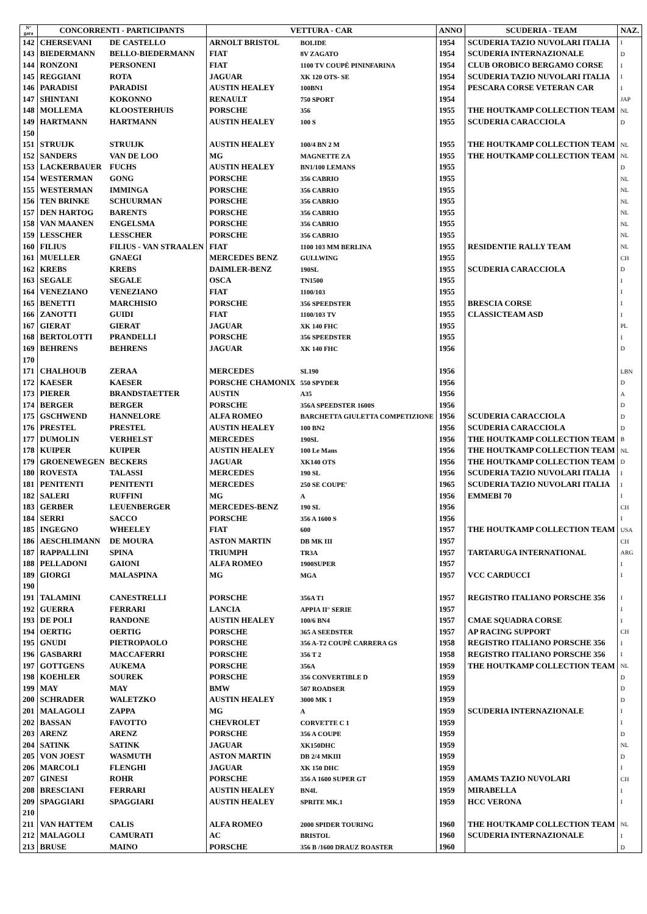| N° gara | CONCORRENTI - PARTICIPANTS | | VETTURA - CAR | | ANNO | SCUDERIA - TEAM | NAZ. |
| --- | --- | --- | --- | --- | --- | --- | --- |
| 142 | CHERSEVANI | DE CASTELLO | ARNOLT BRISTOL | BOLIDE | 1954 | SCUDERIA TAZIO NUVOLARI ITALIA | I |
| 143 | BIEDERMANN | BELLO-BIEDERMANN | FIAT | 8V ZAGATO | 1954 | SCUDERIA INTERNAZIONALE | D |
| 144 | RONZONI | PERSONENI | FIAT | 1100 TV COUPÈ PININFARINA | 1954 | CLUB OROBICO BERGAMO CORSE | I |
| 145 | REGGIANI | ROTA | JAGUAR | XK 120 OTS- SE | 1954 | SCUDERIA TAZIO NUVOLARI ITALIA | I |
| 146 | PARADISI | PARADISI | AUSTIN HEALEY | 100BN1 | 1954 | PESCARA CORSE VETERAN CAR | I |
| 147 | SHINTANI | KOKONNO | RENAULT | 750 SPORT | 1954 | | JAP |
| 148 | MOLLEMA | KLOOSTERHUIS | PORSCHE | 356 | 1955 | THE HOUTKAMP COLLECTION TEAM | NL |
| 149 | HARTMANN | HARTMANN | AUSTIN HEALEY | 100 S | 1955 | SCUDERIA CARACCIOLA | D |
| 150 | | | | | | | |
| 151 | STRUIJK | STRUIJK | AUSTIN HEALEY | 100/4 BN 2 M | 1955 | THE HOUTKAMP COLLECTION TEAM | NL |
| 152 | SANDERS | VAN DE LOO | MG | MAGNETTE ZA | 1955 | THE HOUTKAMP COLLECTION TEAM | NL |
| 153 | LACKERBAUER | FUCHS | AUSTIN HEALEY | BN1/100 LEMANS | 1955 | | D |
| 154 | WESTERMAN | GONG | PORSCHE | 356 CABRIO | 1955 | | NL |
| 155 | WESTERMAN | IMMINGA | PORSCHE | 356 CABRIO | 1955 | | NL |
| 156 | TEN BRINKE | SCHUURMAN | PORSCHE | 356 CABRIO | 1955 | | NL |
| 157 | DEN HARTOG | BARENTS | PORSCHE | 356 CABRIO | 1955 | | NL |
| 158 | VAN MAANEN | ENGELSMA | PORSCHE | 356 CABRIO | 1955 | | NL |
| 159 | LESSCHER | LESSCHER | PORSCHE | 356 CABRIO | 1955 | | NL |
| 160 | FILIUS | FILIUS - VAN STRAALEN | FIAT | 1100 103 MM BERLINA | 1955 | RESIDENTIE RALLY TEAM | NL |
| 161 | MUELLER | GNAEGI | MERCEDES BENZ | GULLWING | 1955 | | CH |
| 162 | KREBS | KREBS | DAIMLER-BENZ | 190SL | 1955 | SCUDERIA CARACCIOLA | D |
| 163 | SEGALE | SEGALE | OSCA | TN1500 | 1955 | | I |
| 164 | VENEZIANO | VENEZIANO | FIAT | 1100/103 | 1955 | | I |
| 165 | BENETTI | MARCHISIO | PORSCHE | 356 SPEEDSTER | 1955 | BRESCIA CORSE | I |
| 166 | ZANOTTI | GUIDI | FIAT | 1100/103 TV | 1955 | CLASSICTEAM ASD | I |
| 167 | GIERAT | GIERAT | JAGUAR | XK 140 FHC | 1955 | | PL |
| 168 | BERTOLOTTI | PRANDELLI | PORSCHE | 356 SPEEDSTER | 1955 | | I |
| 169 | BEHRENS | BEHRENS | JAGUAR | XK 140 FHC | 1956 | | D |
| 170 | | | | | | | |
| 171 | CHALHOUB | ZERAA | MERCEDES | SL190 | 1956 | | LBN |
| 172 | KAESER | KAESER | PORSCHE CHAMONIX | 550 SPYDER | 1956 | | D |
| 173 | PIERER | BRANDSTAETTER | AUSTIN | A35 | 1956 | | A |
| 174 | BERGER | BERGER | PORSCHE | 356A SPEEDSTER 1600S | 1956 | | D |
| 175 | GSCHWEND | HANNELORE | ALFA ROMEO | BARCHETTA GIULETTA COMPETIZIONE | 1956 | SCUDERIA CARACCIOLA | D |
| 176 | PRESTEL | PRESTEL | AUSTIN HEALEY | 100 BN2 | 1956 | SCUDERIA CARACCIOLA | D |
| 177 | DUMOLIN | VERHELST | MERCEDES | 190SL | 1956 | THE HOUTKAMP COLLECTION TEAM | B |
| 178 | KUIPER | KUIPER | AUSTIN HEALEY | 100 Le Mans | 1956 | THE HOUTKAMP COLLECTION TEAM | NL |
| 179 | GROENEWEGEN | BECKERS | JAGUAR | XK140 OTS | 1956 | THE HOUTKAMP COLLECTION TEAM | D |
| 180 | ROVESTA | TALASSI | MERCEDES | 190 SL | 1956 | SCUDERIA TAZIO NUVOLARI ITALIA | I |
| 181 | PENITENTI | PENITENTI | MERCEDES | 250 SE COUPE' | 1965 | SCUDERIA TAZIO NUVOLARI ITALIA | I |
| 182 | SALERI | RUFFINI | MG | A | 1956 | EMMEBI 70 | I |
| 183 | GERBER | LEUENBERGER | MERCEDES-BENZ | 190 SL | 1956 | | CH |
| 184 | SERRI | SACCO | PORSCHE | 356 A 1600 S | 1956 | | I |
| 185 | INGEGNO | WHEELEY | FIAT | 600 | 1957 | THE HOUTKAMP COLLECTION TEAM | USA |
| 186 | AESCHLIMANN | DE MOURA | ASTON MARTIN | DB MK III | 1957 | | CH |
| 187 | RAPPALLINI | SPINA | TRIUMPH | TR3A | 1957 | TARTARUGA INTERNATIONAL | ARG |
| 188 | PELLADONI | GAIONI | ALFA ROMEO | 1900SUPER | 1957 | | I |
| 189 | GIORGI | MALASPINA | MG | MGA | 1957 | VCC CARDUCCI | I |
| 190 | | | | | | | |
| 191 | TALAMINI | CANESTRELLI | PORSCHE | 356A T1 | 1957 | REGISTRO ITALIANO PORSCHE 356 | I |
| 192 | GUERRA | FERRARI | LANCIA | APPIA II° SERIE | 1957 | | I |
| 193 | DE POLI | RANDONE | AUSTIN HEALEY | 100/6 BN4 | 1957 | CMAE SQUADRA CORSE | I |
| 194 | OERTIG | OERTIG | PORSCHE | 365 A SEEDSTER | 1957 | AP RACING SUPPORT | CH |
| 195 | GNUDI | PIETROPAOLO | PORSCHE | 356 A-T2 COUPÈ CARRERA GS | 1958 | REGISTRO ITALIANO PORSCHE 356 | I |
| 196 | GASBARRI | MACCAFERRI | PORSCHE | 356 T 2 | 1958 | REGISTRO ITALIANO PORSCHE 356 | I |
| 197 | GOTTGENS | AUKEMA | PORSCHE | 356A | 1959 | THE HOUTKAMP COLLECTION TEAM | NL |
| 198 | KOEHLER | SOUREK | PORSCHE | 356 CONVERTIBLE D | 1959 | | D |
| 199 | MAY | MAY | BMW | 507 ROADSER | 1959 | | D |
| 200 | SCHRADER | WALETZKO | AUSTIN HEALEY | 3000 MK 1 | 1959 | | D |
| 201 | MALAGOLI | ZAPPA | MG | A | 1959 | SCUDERIA INTERNAZIONALE | I |
| 202 | BASSAN | FAVOTTO | CHEVROLET | CORVETTE C 1 | 1959 | | I |
| 203 | ARENZ | ARENZ | PORSCHE | 356 A COUPE | 1959 | | D |
| 204 | SATINK | SATINK | JAGUAR | XK150DHC | 1959 | | NL |
| 205 | VON JOEST | WASMUTH | ASTON MARTIN | DB 2/4 MKIII | 1959 | | D |
| 206 | MARCOLI | FLENGHI | JAGUAR | XK 150 DHC | 1959 | | I |
| 207 | GINESI | ROHR | PORSCHE | 356 A 1600 SUPER GT | 1959 | AMAMS TAZIO NUVOLARI | CH |
| 208 | BRESCIANI | FERRARI | AUSTIN HEALEY | BN4L | 1959 | MIRABELLA | I |
| 209 | SPAGGIARI | SPAGGIARI | AUSTIN HEALEY | SPRITE MK.1 | 1959 | HCC VERONA | I |
| 210 | | | | | | | |
| 211 | VAN HATTEM | CALIS | ALFA ROMEO | 2000 SPIDER TOURING | 1960 | THE HOUTKAMP COLLECTION TEAM | NL |
| 212 | MALAGOLI | CAMURATI | AC | BRISTOL | 1960 | SCUDERIA INTERNAZIONALE | I |
| 213 | BRUSE | MAINO | PORSCHE | 356 B /1600 DRAUZ ROASTER | 1960 | | D |